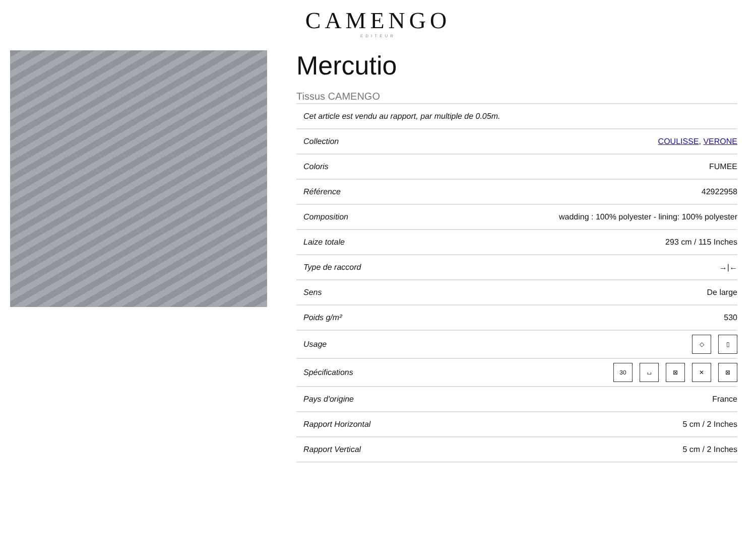CAMENGO
EDITEUR
Mercutio
Tissus CAMENGO
| Cet article est vendu au rapport, par multiple de 0.05m. | |
| Collection | COULISSE , VERONE |
| Coloris | FUMEE |
| Référence | 42922958 |
| Composition | wadding : 100% polyester - lining: 100% polyester |
| Laize totale | 293 cm / 115 Inches |
| Type de raccord | →/← |
| Sens | De large |
| Poids g/m² | 530 |
| Usage | ◇ ▯ |
| Spécifications | 30 ⌴ ⊠ ✕ ⊠ |
| Pays d'origine | France |
| Rapport Horizontal | 5 cm / 2 Inches |
| Rapport Vertical | 5 cm / 2 Inches |